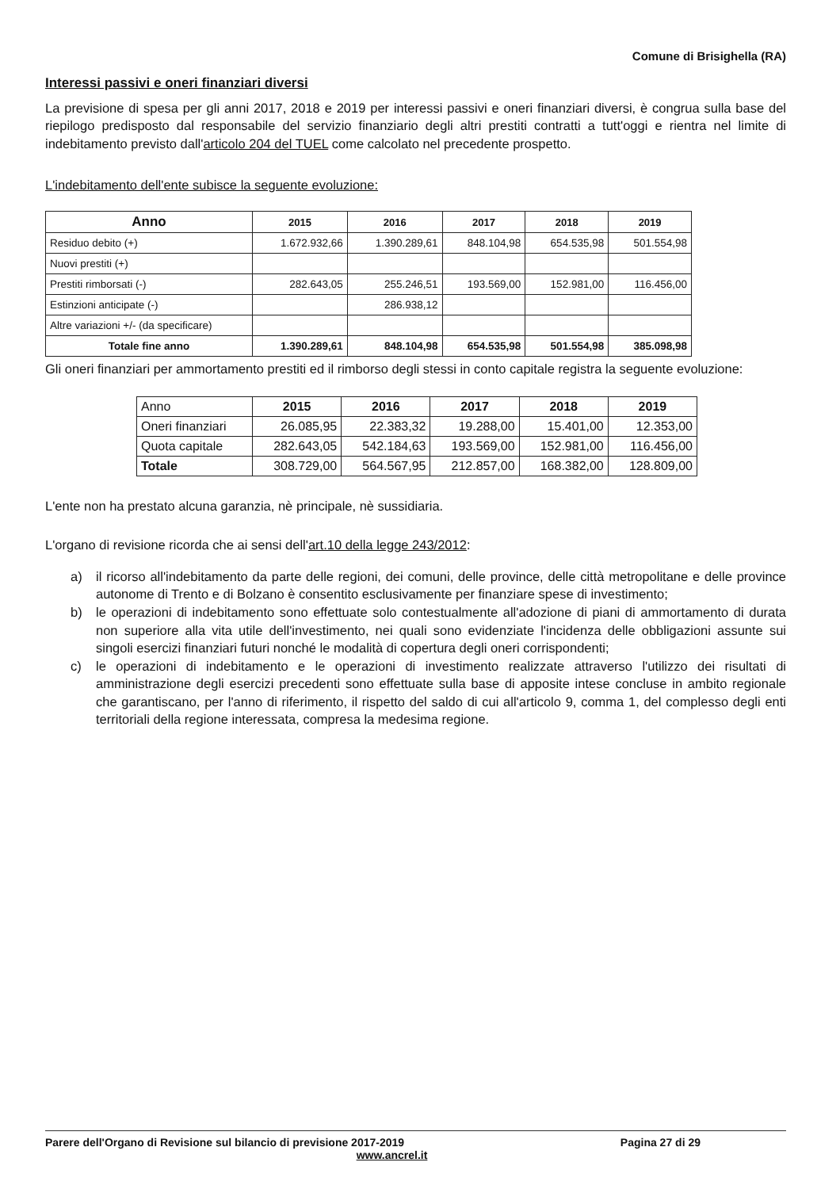Comune di Brisighella (RA)
Interessi passivi e oneri finanziari diversi
La previsione di spesa per gli anni 2017, 2018 e 2019 per interessi passivi e oneri finanziari diversi, è congrua sulla base del riepilogo predisposto dal responsabile del servizio finanziario degli altri prestiti contratti a tutt'oggi e rientra nel limite di indebitamento previsto dall'articolo 204 del TUEL come calcolato nel precedente prospetto.
L'indebitamento dell'ente subisce la seguente evoluzione:
| Anno | 2015 | 2016 | 2017 | 2018 | 2019 |
| --- | --- | --- | --- | --- | --- |
| Residuo debito (+) | 1.672.932,66 | 1.390.289,61 | 848.104,98 | 654.535,98 | 501.554,98 |
| Nuovi prestiti (+) | | | | | |
| Prestiti rimborsati (-) | 282.643,05 | 255.246,51 | 193.569,00 | 152.981,00 | 116.456,00 |
| Estinzioni anticipate (-) | | 286.938,12 | | | |
| Altre variazioni +/- (da specificare) | | | | | |
| Totale fine anno | 1.390.289,61 | 848.104,98 | 654.535,98 | 501.554,98 | 385.098,98 |
Gli oneri finanziari per ammortamento prestiti ed il rimborso degli stessi in conto capitale registra la seguente evoluzione:
| Anno | 2015 | 2016 | 2017 | 2018 | 2019 |
| Oneri finanziari | 26.085,95 | 22.383,32 | 19.288,00 | 15.401,00 | 12.353,00 |
| Quota capitale | 282.643,05 | 542.184,63 | 193.569,00 | 152.981,00 | 116.456,00 |
| Totale | 308.729,00 | 564.567,95 | 212.857,00 | 168.382,00 | 128.809,00 |
L'ente non ha prestato alcuna garanzia, nè principale, nè sussidiaria.
L'organo di revisione ricorda che ai sensi dell'art.10 della legge 243/2012:
a) il ricorso all'indebitamento da parte delle regioni, dei comuni, delle province, delle città metropolitane e delle province autonome di Trento e di Bolzano è consentito esclusivamente per finanziare spese di investimento;
b) le operazioni di indebitamento sono effettuate solo contestualmente all'adozione di piani di ammortamento di durata non superiore alla vita utile dell'investimento, nei quali sono evidenziate l'incidenza delle obbligazioni assunte sui singoli esercizi finanziari futuri nonché le modalità di copertura degli oneri corrispondenti;
c) le operazioni di indebitamento e le operazioni di investimento realizzate attraverso l'utilizzo dei risultati di amministrazione degli esercizi precedenti sono effettuate sulla base di apposite intese concluse in ambito regionale che garantiscano, per l'anno di riferimento, il rispetto del saldo di cui all'articolo 9, comma 1, del complesso degli enti territoriali della regione interessata, compresa la medesima regione.
Parere dell'Organo di Revisione sul bilancio di previsione 2017-2019 Pagina 27 di 29
www.ancrel.it